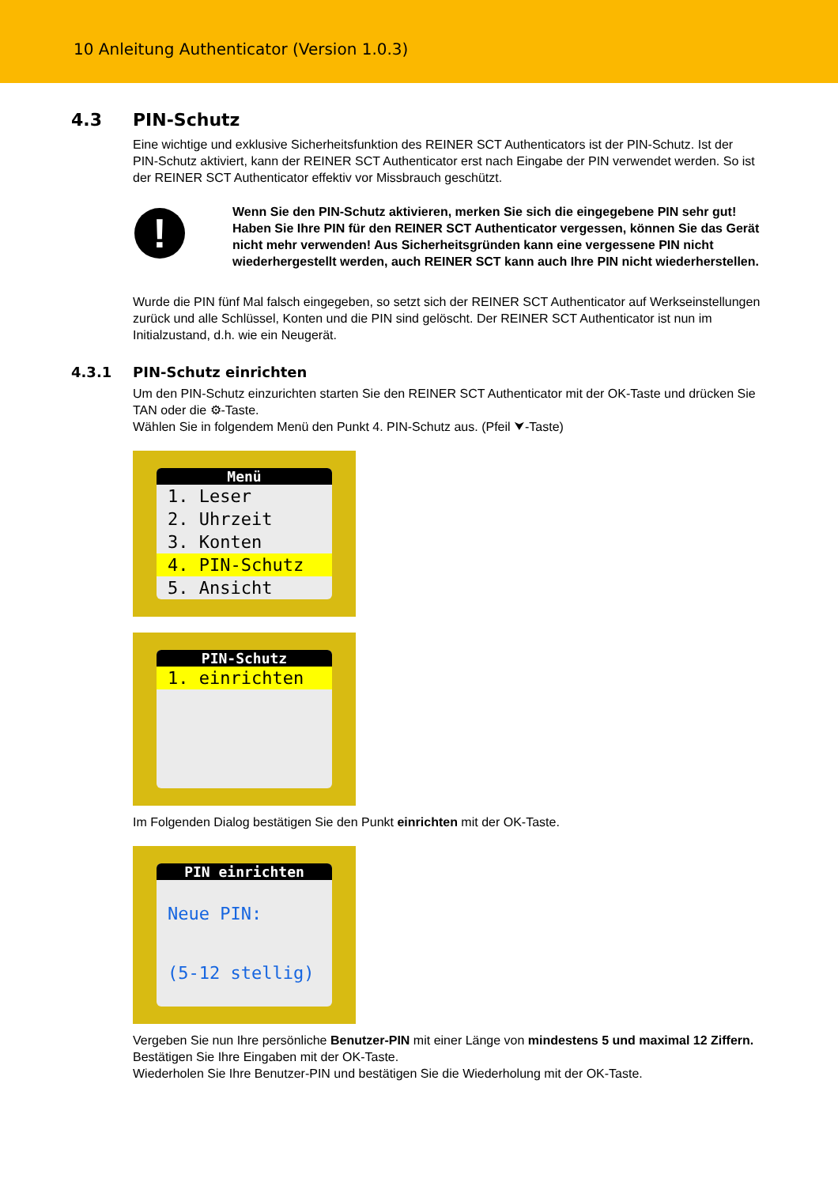10 Anleitung Authenticator (Version 1.0.3)
4.3 PIN-Schutz
Eine wichtige und exklusive Sicherheitsfunktion des REINER SCT Authenticators ist der PIN-Schutz. Ist der PIN-Schutz aktiviert, kann der REINER SCT Authenticator erst nach Eingabe der PIN verwendet werden. So ist der REINER SCT Authenticator effektiv vor Missbrauch geschützt.
!
Wenn Sie den PIN-Schutz aktivieren, merken Sie sich die eingegebene PIN sehr gut! Haben Sie Ihre PIN für den REINER SCT Authenticator vergessen, können Sie das Gerät nicht mehr verwenden! Aus Sicherheitsgründen kann eine vergessene PIN nicht wiederhergestellt werden, auch REINER SCT kann auch Ihre PIN nicht wiederherstellen.
Wurde die PIN fünf Mal falsch eingegeben, so setzt sich der REINER SCT Authenticator auf Werkseinstellungen zurück und alle Schlüssel, Konten und die PIN sind gelöscht. Der REINER SCT Authenticator ist nun im Initialzustand, d.h. wie ein Neugerät.
4.3.1 PIN-Schutz einrichten
Um den PIN-Schutz einzurichten starten Sie den REINER SCT Authenticator mit der OK-Taste und drücken Sie TAN oder die ⚙-Taste.
Wählen Sie in folgendem Menü den Punkt 4. PIN-Schutz aus. (Pfeil ⮟-Taste)
Menü
1. Leser
2. Uhrzeit
3. Konten
4. PIN-Schutz
5. Ansicht
PIN-Schutz
1. einrichten
Im Folgenden Dialog bestätigen Sie den Punkt einrichten mit der OK-Taste.
PIN einrichten
Neue PIN:
(5-12 stellig)
Vergeben Sie nun Ihre persönliche Benutzer-PIN mit einer Länge von mindestens 5 und maximal 12 Ziffern. Bestätigen Sie Ihre Eingaben mit der OK-Taste.
Wiederholen Sie Ihre Benutzer-PIN und bestätigen Sie die Wiederholung mit der OK-Taste.